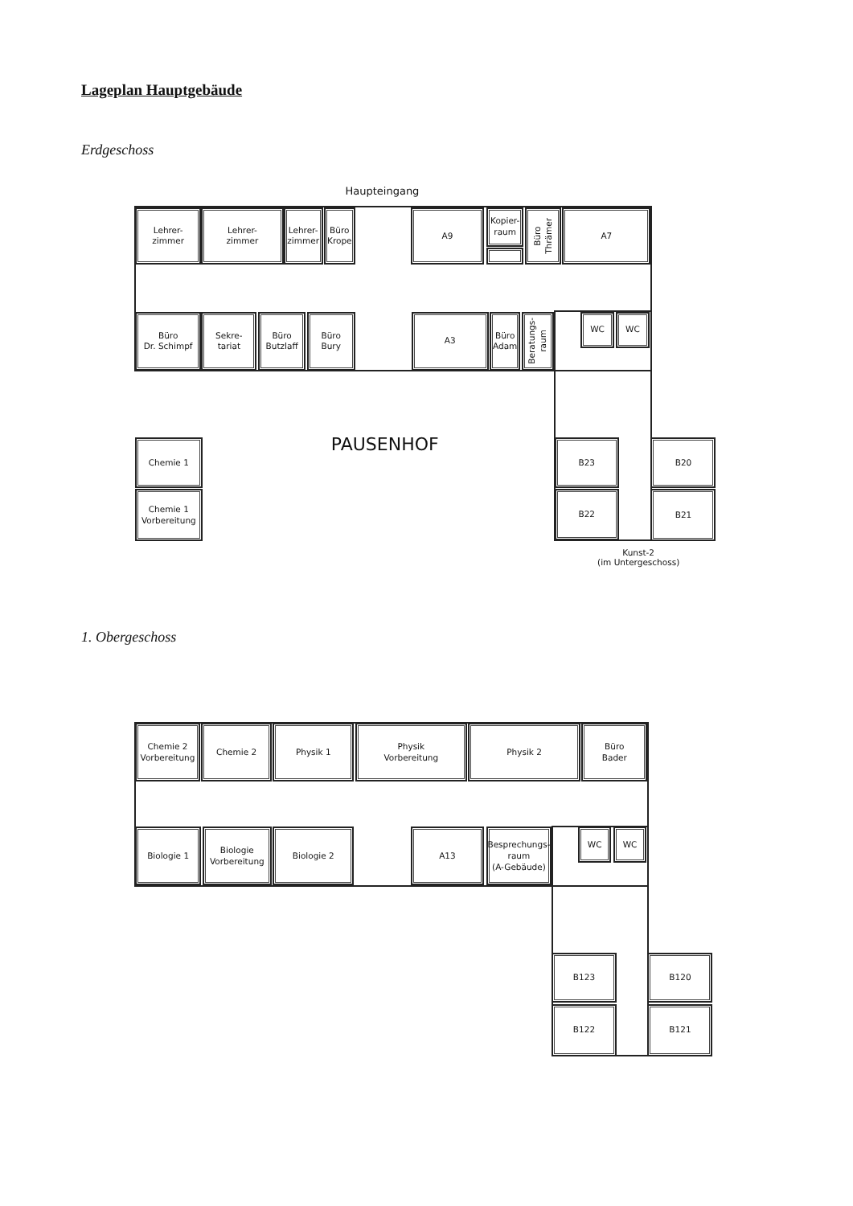Lageplan Hauptgebäude
Erdgeschoss
Haupteingang
Lehrer-
zimmer
Lehrer-
zimmer
Lehrer-
zimmer
Büro
Krope
A9
Kopier-
raum
Büro
Thrämer
A7
Büro
Dr. Schimpf
Sekre-
tariat
Büro
Butzlaff
Büro
Bury
A3
Büro
Adam
Beratungs-
raum
WC
WC
PAUSENHOF
Chemie 1
Chemie 1
Vorbereitung
B23
B22
B20
B21
Kunst-2
(im Untergeschoss)
1. Obergeschoss
Chemie 2
Vorbereitung
Chemie 2
Physik 1
Physik
Vorbereitung
Physik 2
Büro
Bader
Biologie 1
Biologie
Vorbereitung
Biologie 2
A13
Besprechungs-
raum
(A-Gebäude)
WC
WC
B123
B122
B120
B121